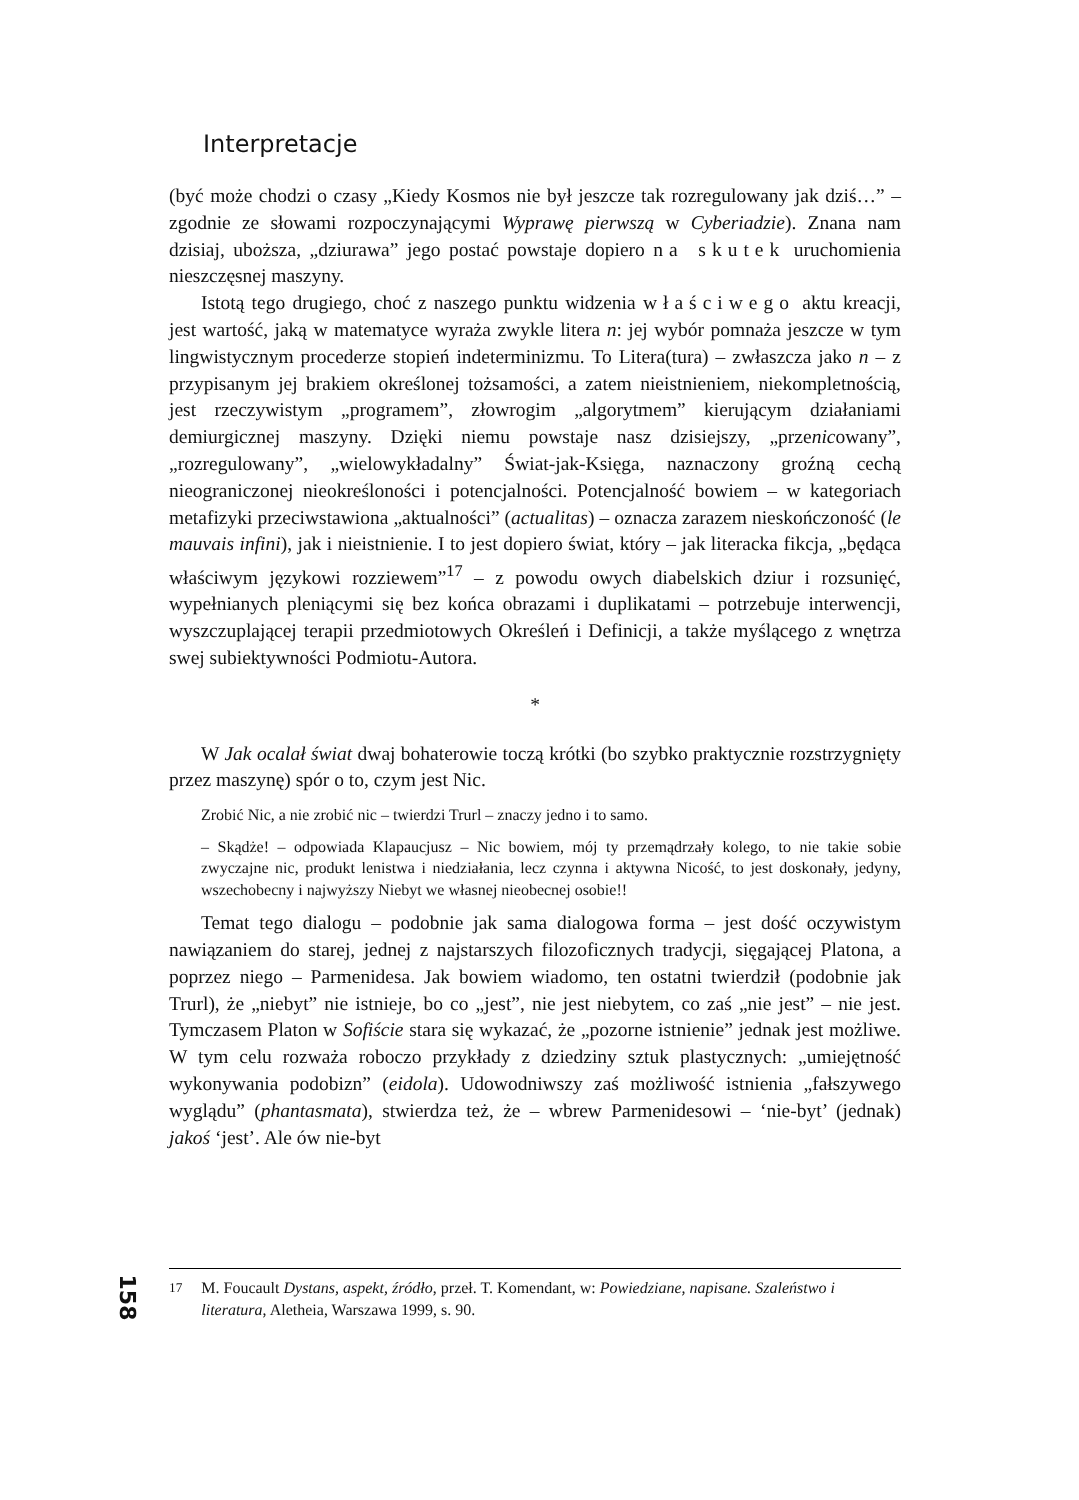Interpretacje
(być może chodzi o czasy „Kiedy Kosmos nie był jeszcze tak rozregulowany jak dziś…” – zgodnie ze słowami rozpoczynającymi Wyprawę pierwszą w Cyberiadzie). Znana nam dzisiaj, uboższa, „dziurawa” jego postać powstaje dopiero na skutek uruchomienia nieszczęsnej maszyny.
Istotą tego drugiego, choć z naszego punktu widzenia właściwego aktu kreacji, jest wartość, jaką w matematyce wyraża zwykle litera n: jej wybór pomnaża jeszcze w tym lingwistycznym procederze stopień indeterminizmu. To Litera(tura) – zwłaszcza jako n – z przypisanym jej brakiem określonej tożsamości, a zatem nieistnieniem, niekompletnością, jest rzeczywistym „programem”, złowrogim „algorytmem” kierującym działaniami demiurgicznej maszyny. Dzięki niemu powstaje nasz dzisiejszy, „przenicowany”, „rozregulowany”, „wielowykładalny” Świat-jak-Księga, naznaczony groźną cechą nieograniczonej nieokreśloności i potencjalności. Potencjalność bowiem – w kategoriach metafizyki przeciwstawiona „aktualności” (actualitas) – oznacza zarazem nieskończoność (le mauvais infini), jak i nieistnienie. I to jest dopiero świat, który – jak literacka fikcja, „będąca właściwym językowi rozziewem”<sup>17</sup> – z powodu owych diabelskich dziur i rozsunięć, wypełnianych pleniącymi się bez końca obrazami i duplikatami – potrzebuje interwencji, wyszczuplającej terapii przedmiotowych Określeń i Definicji, a także myślącego z wnętrza swej subiektywności Podmiotu-Autora.
*
W Jak ocalał świat dwaj bohaterowie toczą krótki (bo szybko praktycznie rozstrzygnięty przez maszynę) spór o to, czym jest Nic.
Zrobić Nic, a nie zrobić nic – twierdzi Trurl – znaczy jedno i to samo.
– Skądże! – odpowiada Klapaucjusz – Nic bowiem, mój ty przemądrzały kolego, to nie takie sobie zwyczajne nic, produkt lenistwa i niedziałania, lecz czynna i aktywna Nicość, to jest doskonały, jedyny, wszechobecny i najwyższy Niebyt we własnej nieobecnej osobie!!
Temat tego dialogu – podobnie jak sama dialogowa forma – jest dość oczywistym nawiązaniem do starej, jednej z najstarszych filozoficznych tradycji, sięgającej Platona, a poprzez niego – Parmenidesa. Jak bowiem wiadomo, ten ostatni twierdził (podobnie jak Trurl), że „niebyt” nie istnieje, bo co „jest”, nie jest niebytem, co zaś „nie jest” – nie jest. Tymczasem Platon w Sofiście stara się wykazać, że „pozorne istnienie” jednak jest możliwe. W tym celu rozważa roboczo przykłady z dziedziny sztuk plastycznych: „umiejętność wykonywania podobizn” (eidola). Udowodniwszy zaś możliwość istnienia „fałszywego wyglądu” (phantasmata), stwierdza też, że – wbrew Parmenidesowi – ‘nie-byt’ (jednak) jakoś ‘jest’. Ale ów nie-byt
158
<sup>17</sup> M. Foucault Dystans, aspekt, źródło, przeł. T. Komendant, w: Powiedziane, napisane. Szaleństwo i literatura, Aletheia, Warszawa 1999, s. 90.